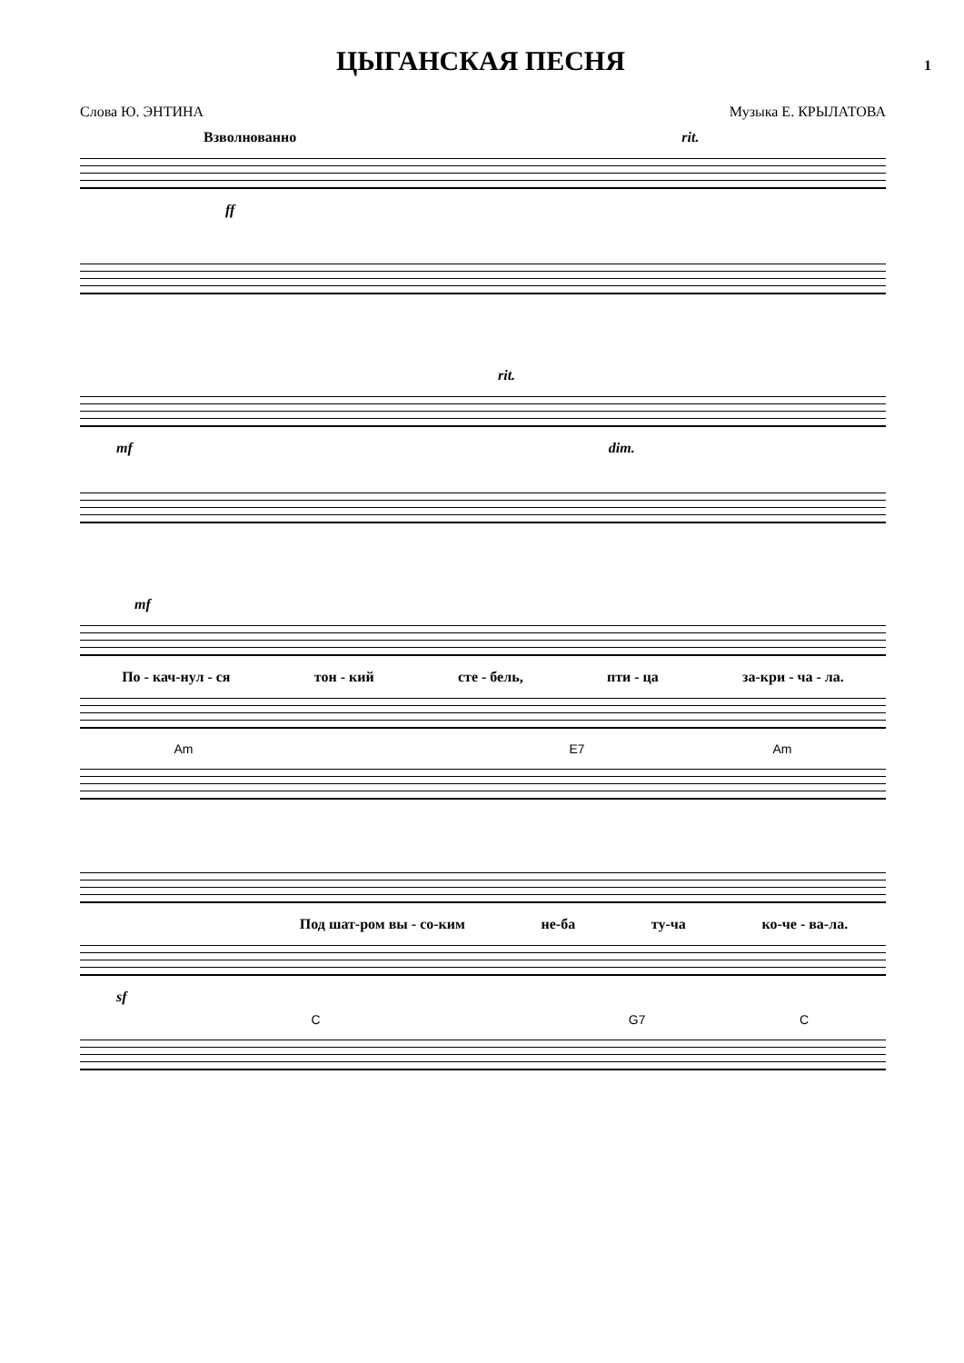ЦЫГАНСКАЯ ПЕСНЯ
1
Слова Ю. ЭНТИНА Музыка Е. КРЫЛАТОВА
Взволнованно rit.
ff
rit.
mf dim.
mf
По - кач-нул - ся тон - кий сте - бель, пти - ца за-кри - ча - ла.
Am E7 Am
Под шат-ром вы - со-ким не-ба ту-ча ко-че - ва-ла.
sf
C G7 C